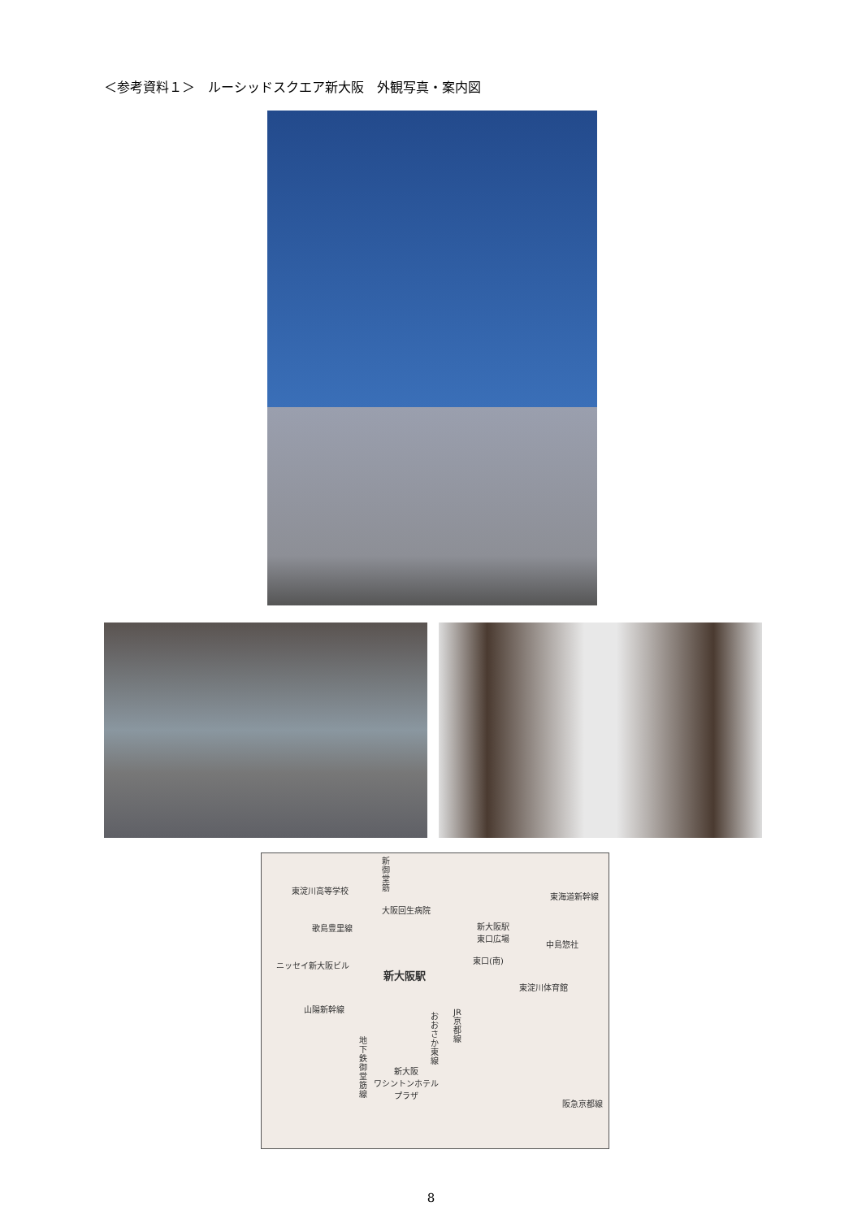＜参考資料１＞　ルーシッドスクエア新大阪　外観写真・案内図
新御堂筋
東淀川高等学校
大阪回生病院
歌島豊里線 新大阪駅
東口広場
東海道新幹線
中島惣社
東口(南)
ニッセイ新大阪ビル
新大阪駅
東淀川体育館
山陽新幹線
おおさか東線 JR京都線
地下鉄御堂筋線
新大阪
ワシントンホテル
プラザ
阪急京都線
8